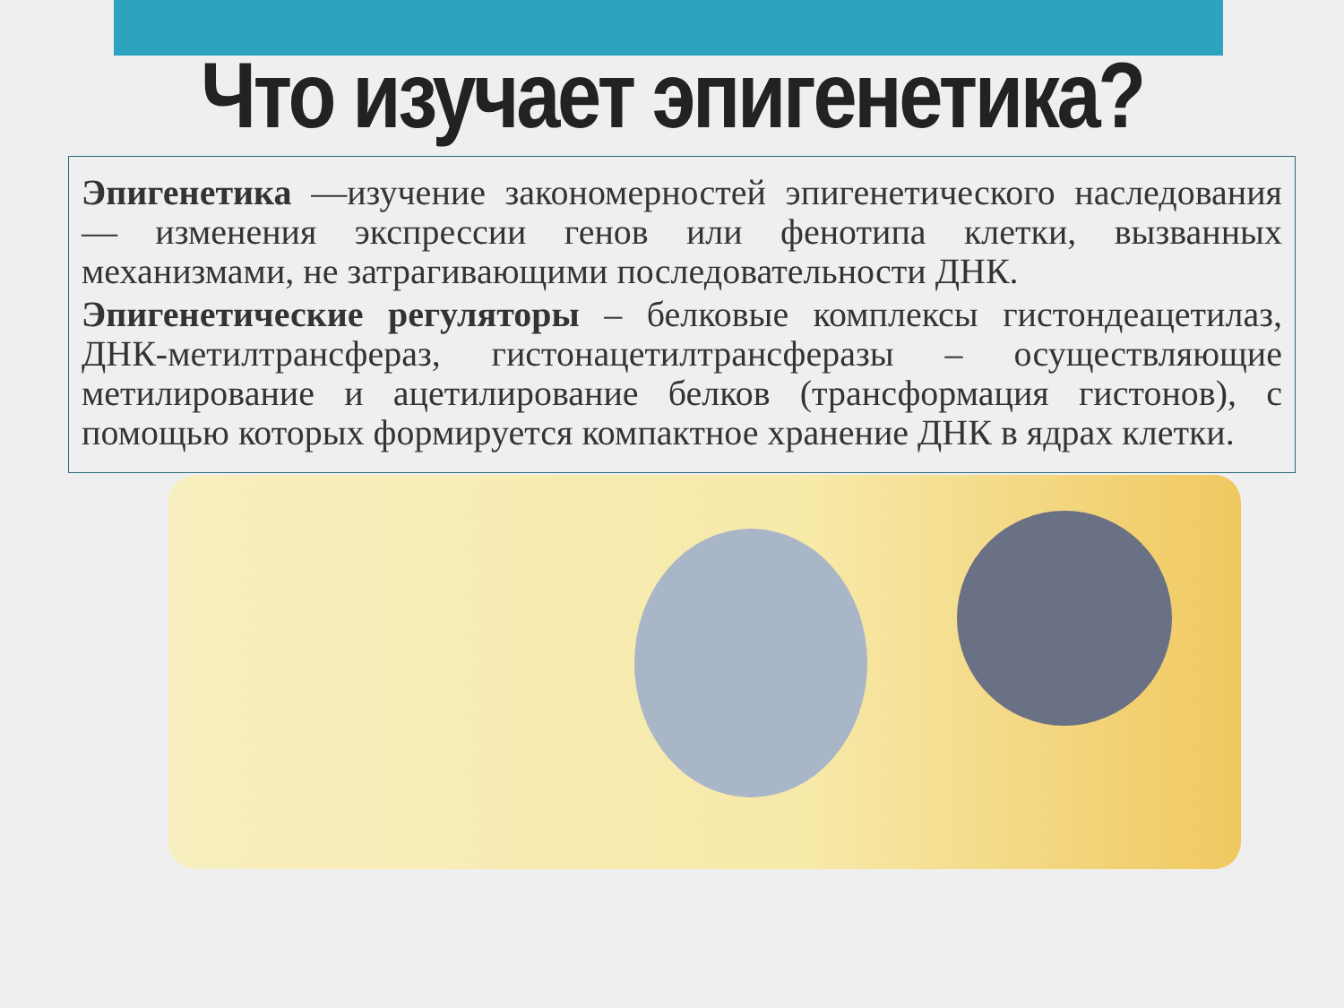Что изучает эпигенетика?
Эпигенетика —изучение закономерностей эпигенетического наследования — изменения экспрессии генов или фенотипа клетки, вызванных механизмами, не затрагивающими последовательности ДНК.
Эпигенетические регуляторы – белковые комплексы гистондеацетилаз, ДНК-метилтрансфераз, гистонацетилтрансферазы – осуществляющие метилирование и ацетилирование белков (трансформация гистонов), с помощью которых формируется компактное хранение ДНК в ядрах клетки.